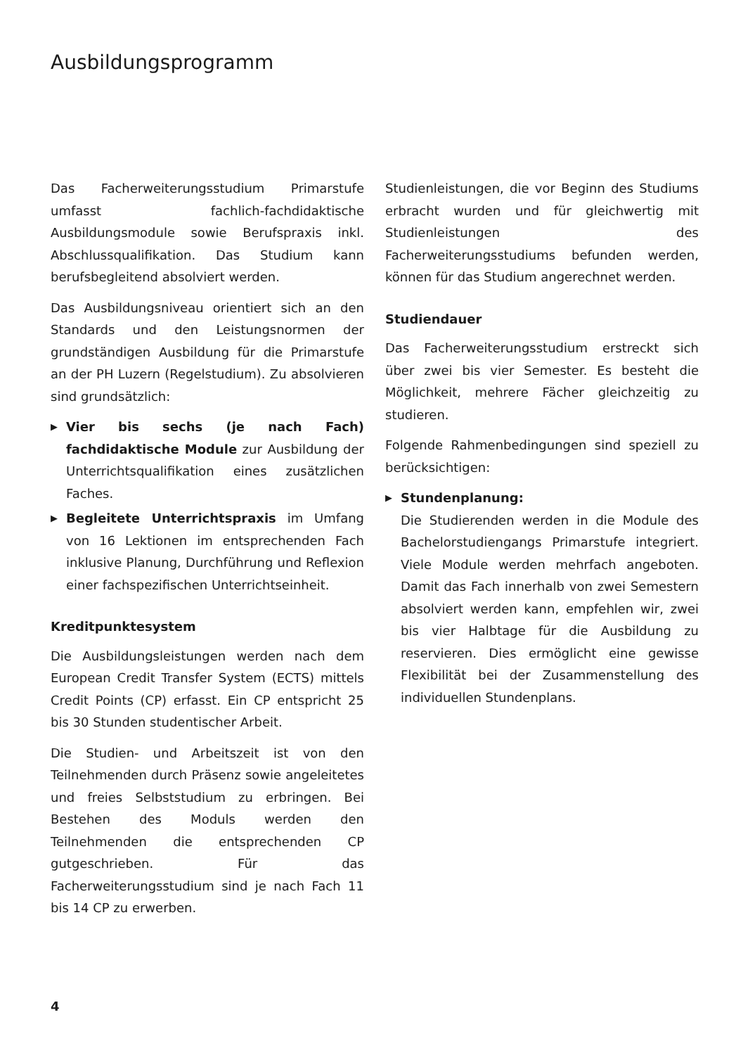Ausbildungsprogramm
Das Facherweiterungsstudium Primarstufe umfasst fachlich-fachdidaktische Ausbildungsmodule sowie Berufspraxis inkl. Abschlussqualifikation. Das Studium kann berufsbegleitend absolviert werden.
Das Ausbildungsniveau orientiert sich an den Standards und den Leistungsnormen der grundständigen Ausbildung für die Primarstufe an der PH Luzern (Regelstudium). Zu absolvieren sind grundsätzlich:
▶ Vier bis sechs (je nach Fach) fachdidaktische Module zur Ausbildung der Unterrichtsqualifikation eines zusätzlichen Faches.
▶ Begleitete Unterrichtspraxis im Umfang von 16 Lektionen im entsprechenden Fach inklusive Planung, Durchführung und Reflexion einer fachspezifischen Unterrichtseinheit.
Kreditpunktesystem
Die Ausbildungsleistungen werden nach dem European Credit Transfer System (ECTS) mittels Credit Points (CP) erfasst. Ein CP entspricht 25 bis 30 Stunden studentischer Arbeit.
Die Studien- und Arbeitszeit ist von den Teilnehmenden durch Präsenz sowie angeleitetes und freies Selbststudium zu erbringen. Bei Bestehen des Moduls werden den Teilnehmenden die entsprechenden CP gutgeschrieben. Für das Facherweiterungsstudium sind je nach Fach 11 bis 14 CP zu erwerben.
Studienleistungen, die vor Beginn des Studiums erbracht wurden und für gleichwertig mit Studienleistungen des Facherweiterungsstudiums befunden werden, können für das Studium angerechnet werden.
Studiendauer
Das Facherweiterungsstudium erstreckt sich über zwei bis vier Semester. Es besteht die Möglichkeit, mehrere Fächer gleichzeitig zu studieren.
Folgende Rahmenbedingungen sind speziell zu berücksichtigen:
▶ Stundenplanung:
Die Studierenden werden in die Module des Bachelorstudiengangs Primarstufe integriert. Viele Module werden mehrfach angeboten. Damit das Fach innerhalb von zwei Semestern absolviert werden kann, empfehlen wir, zwei bis vier Halbtage für die Ausbildung zu reservieren. Dies ermöglicht eine gewisse Flexibilität bei der Zusammenstellung des individuellen Stundenplans.
4